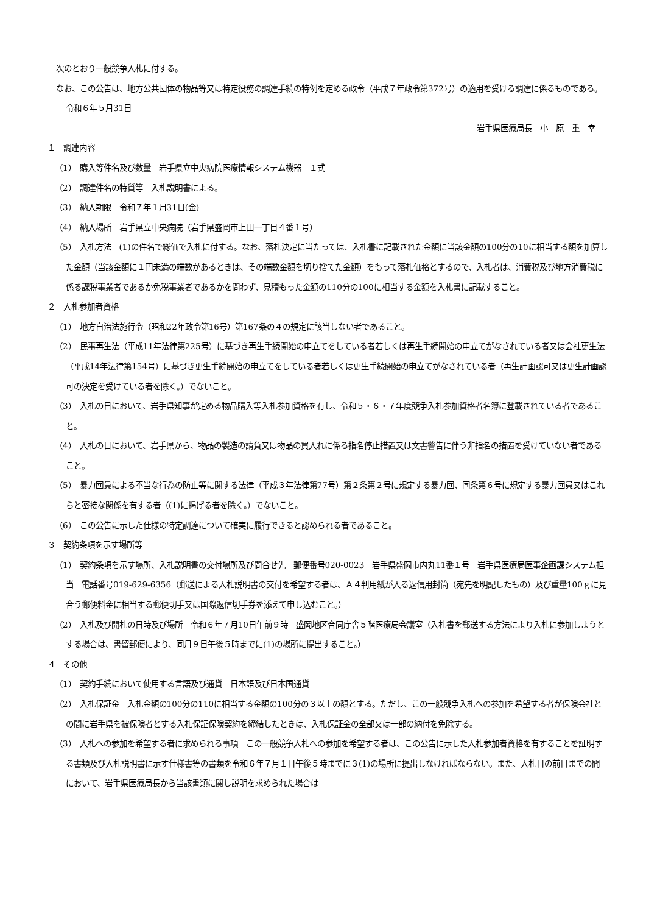次のとおり一般競争入札に付する。
なお、この公告は、地方公共団体の物品等又は特定役務の調達手続の特例を定める政令（平成７年政令第372号）の適用を受ける調達に係るものである。
令和６年５月31日
岩手県医療局長　小　原　重　幸
１　調達内容
（1）　購入等件名及び数量　岩手県立中央病院医療情報システム機器　１式
（2）　調達件名の特質等　入札説明書による。
（3）　納入期限　令和７年１月31日(金)
（4）　納入場所　岩手県立中央病院（岩手県盛岡市上田一丁目４番１号）
（5）　入札方法　(1)の件名で総価で入札に付する。なお、落札決定に当たっては、入札書に記載された金額に当該金額の100分の10に相当する額を加算した金額（当該金額に１円未満の端数があるときは、その端数金額を切り捨てた金額）をもって落札価格とするので、入札者は、消費税及び地方消費税に係る課税事業者であるか免税事業者であるかを問わず、見積もった金額の110分の100に相当する金額を入札書に記載すること。
２　入札参加者資格
（1）　地方自治法施行令（昭和22年政令第16号）第167条の４の規定に該当しない者であること。
（2）　民事再生法（平成11年法律第225号）に基づき再生手続開始の申立てをしている者若しくは再生手続開始の申立てがなされている者又は会社更生法（平成14年法律第154号）に基づき更生手続開始の申立てをしている者若しくは更生手続開始の申立てがなされている者（再生計画認可又は更生計画認可の決定を受けている者を除く。）でないこと。
（3）　入札の日において、岩手県知事が定める物品購入等入札参加資格を有し、令和５・６・７年度競争入札参加資格者名簿に登載されている者であること。
（4）　入札の日において、岩手県から、物品の製造の請負又は物品の買入れに係る指名停止措置又は文書警告に伴う非指名の措置を受けていない者であること。
（5）　暴力団員による不当な行為の防止等に関する法律（平成３年法律第77号）第２条第２号に規定する暴力団、同条第６号に規定する暴力団員又はこれらと密接な関係を有する者（(1)に掲げる者を除く。）でないこと。
（6）　この公告に示した仕様の特定調達について確実に履行できると認められる者であること。
３　契約条項を示す場所等
（1）　契約条項を示す場所、入札説明書の交付場所及び問合せ先　郵便番号020-0023　岩手県盛岡市内丸11番１号　岩手県医療局医事企画課システム担当　電話番号019-629-6356（郵送による入札説明書の交付を希望する者は、Ａ４判用紙が入る返信用封筒（宛先を明記したもの）及び重量100ｇに見合う郵便料金に相当する郵便切手又は国際返信切手券を添えて申し込むこと。）
（2）　入札及び開札の日時及び場所　令和６年７月10日午前９時　盛岡地区合同庁舎５階医療局会議室（入札書を郵送する方法により入札に参加しようとする場合は、書留郵便により、同月９日午後５時までに(1)の場所に提出すること。）
４　その他
（1）　契約手続において使用する言語及び通貨　日本語及び日本国通貨
（2）　入札保証金　入札金額の100分の110に相当する金額の100分の３以上の額とする。ただし、この一般競争入札への参加を希望する者が保険会社との間に岩手県を被保険者とする入札保証保険契約を締結したときは、入札保証金の全部又は一部の納付を免除する。
（3）　入札への参加を希望する者に求められる事項　この一般競争入札への参加を希望する者は、この公告に示した入札参加者資格を有することを証明する書類及び入札説明書に示す仕様書等の書類を令和６年７月１日午後５時までに３(1)の場所に提出しなければならない。また、入札日の前日までの間において、岩手県医療局長から当該書類に関し説明を求められた場合は